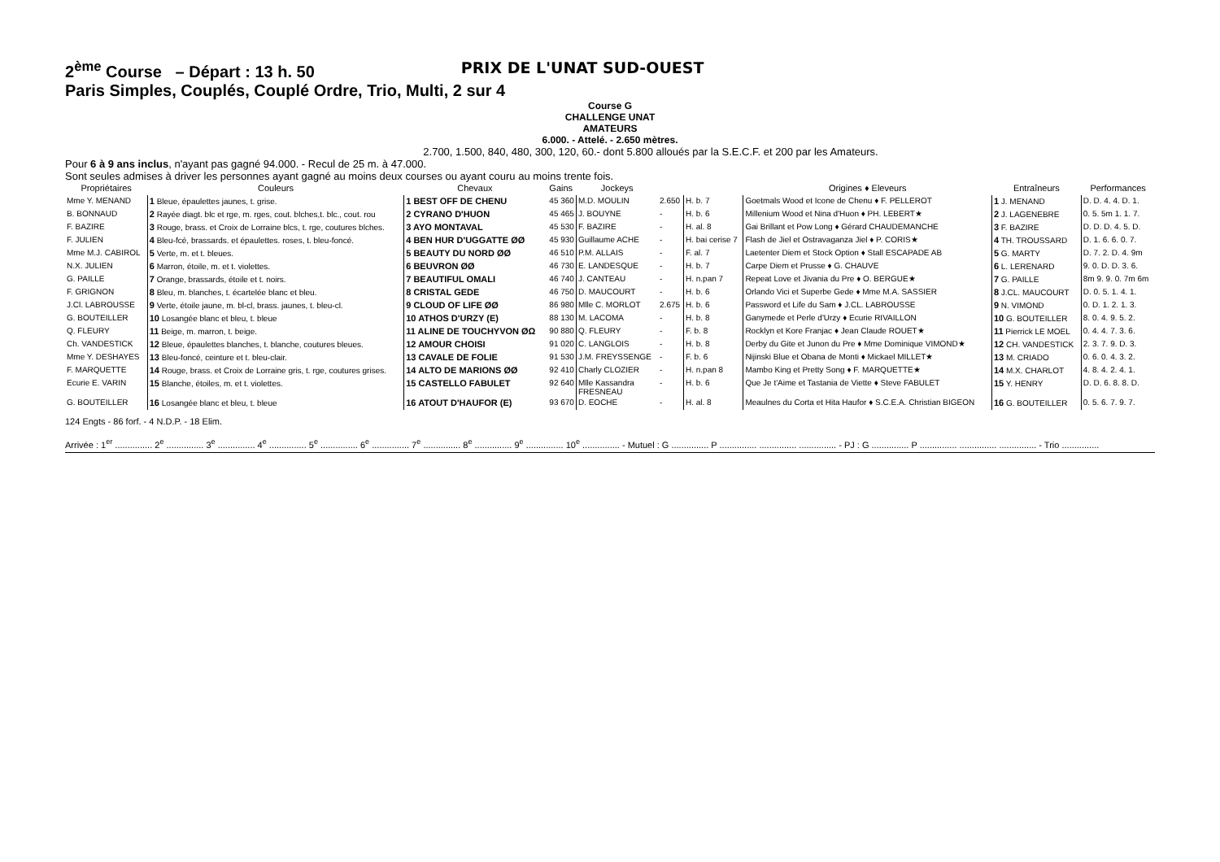2<sup>ème</sup> Course – Départ : 13 h. 50 PRIX DE L'UNAT SUD-OUEST
Paris Simples, Couplés, Couplé Ordre, Trio, Multi, 2 sur 4
Course G
CHALLENGE UNAT
AMATEURS
6.000. - Attelé. - 2.650 mètres.
2.700, 1.500, 840, 480, 300, 120, 60.- dont 5.800 alloués par la S.E.C.F. et 200 par les Amateurs.
Pour 6 à 9 ans inclus, n'ayant pas gagné 94.000. - Recul de 25 m. à 47.000.
Sont seules admises à driver les personnes ayant gagné au moins deux courses ou ayant couru au moins trente fois.
| Propriétaires | Couleurs | Chevaux | Gains | Jockeys | | | Origines ♦ Eleveurs | Entraîneurs | Performances |
| --- | --- | --- | --- | --- | --- | --- | --- | --- | --- |
| Mme Y. MENAND | 1 Bleue, épaulettes jaunes, t. grise. | 1 BEST OFF DE CHENU | 45 360 | M.D. MOULIN | 2.650 | H. b. 7 | Goetmals Wood et Icone de Chenu ♦ F. PELLEROT | 1 J. MENAND | D. D. 4. 4. D. 1. |
| B. BONNAUD | 2 Rayée diagt. blc et rge, m. rges, cout. blches,t. blc., cout. rou | 2 CYRANO D'HUON | 45 465 | J. BOUYNE | - | H. b. 6 | Millenium Wood et Nina d'Huon ♦ PH. LEBERT★ | 2 J. LAGENEBRE | 0. 5. 5m 1. 1. 7. |
| F. BAZIRE | 3 Rouge, brass. et Croix de Lorraine blcs, t. rge, coutures blches. | 3 AYO MONTAVAL | 45 530 | F. BAZIRE | - | H. al. 8 | Gai Brillant et Pow Long ♦ Gérard CHAUDEMANCHE | 3 F. BAZIRE | D. D. D. 4. 5. D. |
| F. JULIEN | 4 Bleu-fcé, brassards. et épaulettes. roses, t. bleu-foncé. | 4 BEN HUR D'UGGATTE ØØ | 45 930 | Guillaume ACHE | - | H. bai cerise 7 | Flash de Jiel et Ostravaganza Jiel ♦ P. CORIS★ | 4 TH. TROUSSARD | D. 1. 6. 6. 0. 7. |
| Mme M.J. CABIROL | 5 Verte, m. et t. bleues. | 5 BEAUTY DU NORD ØØ | 46 510 | P.M. ALLAIS | - | F. al. 7 | Laetenter Diem et Stock Option ♦ Stall ESCAPADE AB | 5 G. MARTY | D. 7. 2. D. 4. 9m |
| N.X. JULIEN | 6 Marron, étoile, m. et t. violettes. | 6 BEUVRON ØØ | 46 730 | E. LANDESQUE | - | H. b. 7 | Carpe Diem et Prusse ♦ G. CHAUVE | 6 L. LERENARD | 9. 0. D. D. 3. 6. |
| G. PAILLE | 7 Orange, brassards, étoile et t. noirs. | 7 BEAUTIFUL OMALI | 46 740 | J. CANTEAU | - | H. n.pan 7 | Repeat Love et Jivania du Pre ♦ O. BERGUE★ | 7 G. PAILLE | 8m 9. 9. 0. 7m 6m |
| F. GRIGNON | 8 Bleu, m. blanches, t. écartelée blanc et bleu. | 8 CRISTAL GEDE | 46 750 | D. MAUCOURT | - | H. b. 6 | Orlando Vici et Superbe Gede ♦ Mme M.A. SASSIER | 8 J.CL. MAUCOURT | D. 0. 5. 1. 4. 1. |
| J.Cl. LABROUSSE | 9 Verte, étoile jaune, m. bl-cl, brass. jaunes, t. bleu-cl. | 9 CLOUD OF LIFE ØØ | 86 980 | Mlle C. MORLOT | 2.675 | H. b. 6 | Password et Life du Sam ♦ J.CL. LABROUSSE | 9 N. VIMOND | 0. D. 1. 2. 1. 3. |
| G. BOUTEILLER | 10 Losangée blanc et bleu, t. bleue | 10 ATHOS D'URZY (E) | 88 130 | M. LACOMA | - | H. b. 8 | Ganymede et Perle d'Urzy ♦ Ecurie RIVAILLON | 10 G. BOUTEILLER | 8. 0. 4. 9. 5. 2. |
| Q. FLEURY | 11 Beige, m. marron, t. beige. | 11 ALINE DE TOUCHYVON ØΩ | 90 880 | Q. FLEURY | - | F. b. 8 | Rocklyn et Kore Franjac ♦ Jean Claude ROUET★ | 11 Pierrick LE MOEL | 0. 4. 4. 7. 3. 6. |
| Ch. VANDESTICK | 12 Bleue, épaulettes blanches, t. blanche, coutures bleues. | 12 AMOUR CHOISI | 91 020 | C. LANGLOIS | - | H. b. 8 | Derby du Gite et Junon du Pre ♦ Mme Dominique VIMOND★ | 12 CH. VANDESTICK | 2. 3. 7. 9. D. 3. |
| Mme Y. DESHAYES | 13 Bleu-foncé, ceinture et t. bleu-clair. | 13 CAVALE DE FOLIE | 91 530 | J.M. FREYSSENGE | - | F. b. 6 | Nijinski Blue et Obana de Monti ♦ Mickael MILLET★ | 13 M. CRIADO | 0. 6. 0. 4. 3. 2. |
| F. MARQUETTE | 14 Rouge, brass. et Croix de Lorraine gris, t. rge, coutures grises. | 14 ALTO DE MARIONS ØØ | 92 410 | Charly CLOZIER | - | H. n.pan 8 | Mambo King et Pretty Song ♦ F. MARQUETTE★ | 14 M.X. CHARLOT | 4. 8. 4. 2. 4. 1. |
| Ecurie E. VARIN | 15 Blanche, étoiles, m. et t. violettes. | 15 CASTELLO FABULET | 92 640 | Mlle Kassandra FRESNEAU | - | H. b. 6 | Que Je t'Aime et Tastania de Viette ♦ Steve FABULET | 15 Y. HENRY | D. D. 6. 8. 8. D. |
| G. BOUTEILLER | 16 Losangée blanc et bleu, t. bleue | 16 ATOUT D'HAUFOR (E) | 93 670 | D. EOCHE | - | H. al. 8 | Meaulnes du Corta et Hita Haufor ♦ S.C.E.A. Christian BIGEON | 16 G. BOUTEILLER | 0. 5. 6. 7. 9. 7. |
124 Engts - 86 forf. - 4 N.D.P. - 18 Elim.
Arrivée : 1<sup>er</sup> ............... 2<sup>e</sup> ............... 3<sup>e</sup> ............... 4<sup>e</sup> ............... 5<sup>e</sup> ............... 6<sup>e</sup> ............... 7<sup>e</sup> ............... 8<sup>e</sup> ............... 9<sup>e</sup> ............... 10<sup>e</sup> ............... - Mutuel : G ............... P ............... ............... ............... - PJ : G ............... P ............... ............... ............... - Trio ...............